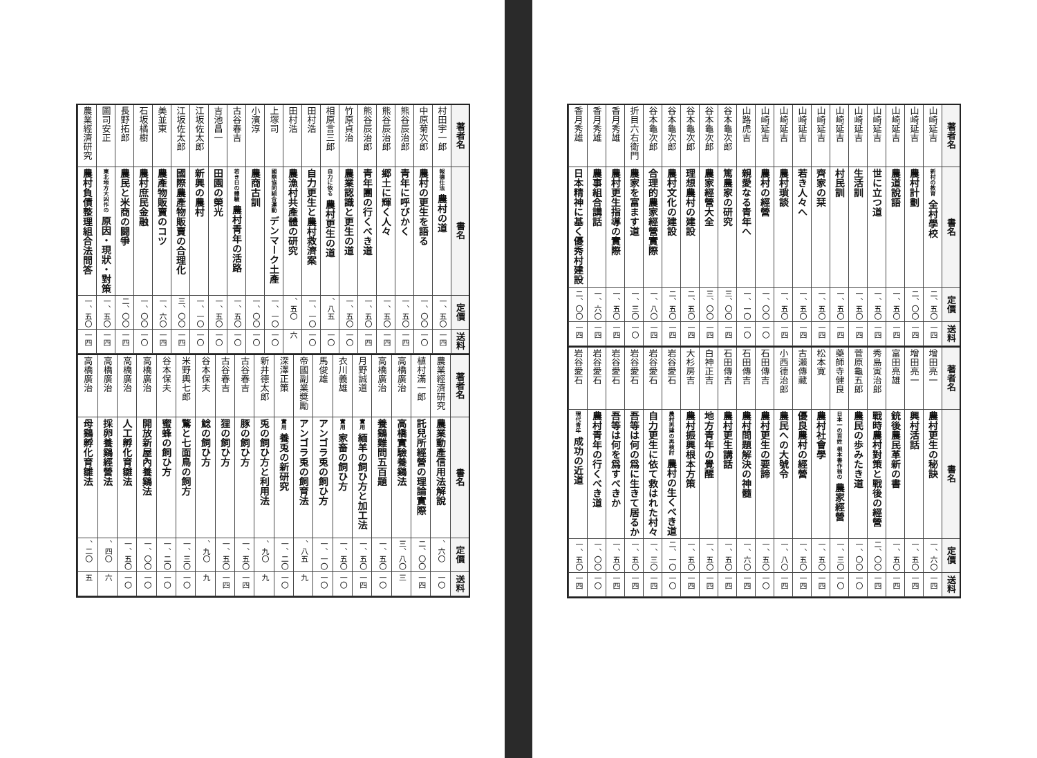| 著者名 | 書名 | 定價 | 送料 |
| --- | --- | --- | --- |
| 山崎延吉 | 新村の教育 全村學校 | 二、五〇 | 一四 |
| 山崎延吉 | 農村計劃 | 二、〇〇 | 一四 |
| 山崎延吉 | 農道說語 | 一、五〇 | 一四 |
| 山崎延吉 | 世に立つ道 | 一、五〇 | 一四 |
| 山崎延吉 | 生活訓 | 一、五〇 | 一四 |
| 山崎延吉 | 村民訓 | 一、五〇 | 一四 |
| 山崎延吉 | 齊家の栞 | 一、五〇 | 一四 |
| 山崎延吉 | 若き人々へ | 一、五〇 | 一四 |
| 山崎延吉 | 農村瑣談 | 一、五〇 | 一四 |
| 山崎延吉 | 農村の經營 | 一、〇〇 | 一〇 |
| 山路虎吉 | 親愛なる青年へ | 一、一〇 | 一〇 |
| 谷本龜次郎 | 篤農家の研究 | 三、〇〇 | 一四 |
| 谷本龜次郎 | 農家經營大全 | 三、〇〇 | 一四 |
| 谷本龜次郎 | 理想農村の建設 | 二、五〇 | 一四 |
| 谷本龜次郎 | 農村文化の建設 | 二、五〇 | 一四 |
| 谷本龜次郎 | 合理的農家經營實際 | 一、八〇 | 一四 |
| 折目六右衛門 | 農家を富ます道 | 一、三〇 | 一〇 |
| 香月秀雄 | 農村更生指導の實際 | 一、五〇 | 一四 |
| 香月秀雄 | 農事組合講話 | 一、六〇 | 一四 |
| 香月秀雄 | 日本精神に基く優秀村建設 | 二、〇〇 | 一四 |
| 著者名 | 書名 | 定價 | 送料 |
| --- | --- | --- | --- |
| 增田亮一 | 農村更生の秘訣 | 一、六〇 | 一四 |
| 增田亮一 | 興村活話 | 一、五〇 | 一四 |
| 富田亮雄 | 銃後農民革新の書 | 一、五〇 | 一四 |
| 秀島寅治郎 | 戰時農村對策と戰後の經營 | 二、〇〇 | 一四 |
| 菅原龜五郎 | 農民の歩みたき道 | 一、〇〇 | 一〇 |
| 藥師寺健良 | 日本一の百姓 根本善作翁の 農家經營 | 一、三〇 | 一〇 |
| 松本寛 | 農村社會學 | 一、五〇 | 一四 |
| 古瀨傳藏 | 優良農村の經營 | 一、五〇 | 一四 |
| 小西德治郎 | 農民への大號令 | 一、八〇 | 一四 |
| 石田傳吉 | 農村更生の要諦 | 一、五〇 | 一〇 |
| 石田傳吉 | 農村問題解決の神髓 | 一、六〇 | 一四 |
| 石田傳吉 | 農村更生講話 | 一、五〇 | 一四 |
| 白神正吉 | 地方青年の覺醒 | 一、五〇 | 一四 |
| 大杉房吉 | 農村振興根本方策 | 一、五〇 | 一四 |
| 岩谷愛石 | 農村再建の再検討 農村の生くべき道 | 二、一〇 | 一〇 |
| 岩谷愛石 | 自力更生に依て救はれた村々 | 一、三〇 | 一四 |
| 岩谷愛石 | 吾等は何の爲に生きて居るか | 一、五〇 | 一四 |
| 岩谷愛石 | 吾等は何を爲すべきか | 一、五〇 | 一四 |
| 岩谷愛石 | 農村青年の行くべき道 | 一、〇〇 | 一〇 |
| 岩谷愛石 | 現代青年 成功の近道 | 一、五〇 | 一四 |
| 著者名 | 書名 | 定價 | 送料 |
| --- | --- | --- | --- |
| 村田宇一郎 | 報德仕法 農村の道 | 一、五〇 | 一四 |
| 中原菊次郎 | 農村の更生を語る | 一、〇〇 | 一〇 |
| 熊谷辰治郎 | 青年に呼びかく | 一、五〇 | 一四 |
| 熊谷辰治郎 | 郷土に輝く人々 | 一、五〇 | 一四 |
| 熊谷辰治郎 | 青年團の行くべき道 | 一、五〇 | 一四 |
| 竹原貞治 | 農業認識と更生の道 | 一、五〇 | 一〇 |
| 相原言三郎 | 自力に依る 農村更生の道 | 、八五 | 一〇 |
| 田村浩 | 自力更生と農村救濟案 | 一、一〇 | 一〇 |
| 田村浩 | 農漁村共產體の研究 | 、五〇 | 六 |
| 上塚司 | 國際協同組合運動 デンマーク土產 | 一、一〇 | 一〇 |
| 小濱淳 | 農商古訓 | 一、〇〇 | 一〇 |
| 古谷春吉 | 若き日の體驗 農村青年の活路 | 一、五〇 | 一〇 |
| 吉池昌一 | 田園の榮光 | 一、五〇 | 一〇 |
| 江坂佐太郎 | 新興の農村 | 一、一〇 | 一〇 |
| 江坂佐太郎 | 國際農產物販賣の合理化 | 三、〇〇 | 一四 |
| 美並東 | 農產物販賣のコツ | 一、六〇 | 一四 |
| 石坂橘樹 | 農村庶民金融 | 一、〇〇 | 一〇 |
| 長野拓郎 | 農民と米商の闘爭 | 二、〇〇 | 一四 |
| 圖司安正 | 東北地方大凶作の 原因・現狀・對策 | 一、五〇 | 一四 |
| 農業經濟研究 | 農村負債整理組合法問答 | 一、五〇 | 一四 |
| 著者名 | 書名 | 定價 | 送料 |
| --- | --- | --- | --- |
| 農業經濟研究 | 農業動產信用法解說 | 、六〇 | 一〇 |
| 植村滿一郎 | 託兒所經營の理論實際 | 二、〇〇 | 一四 |
| 高橋廣治 | 高橋實驗養鷄法 | 三、八〇 | 三 |
| 高橋廣治 | 養鷄難問五百題 | 一、五〇 | 一〇 |
| 月野誠道 | 實用 緬羊の飼ひ方と加工法 | 一、五〇 | 一四 |
| 衣川義雄 | 實用 家畜の飼ひ方 | 一、五〇 | 一〇 |
| 馬俊雄 | アンゴラ兎の飼ひ方 | 一、一〇 | 一〇 |
| 帝國副業奬勵 | アンゴラ兎の飼育法 | 、八五 | 九 |
| 深澤正策 | 實用 養兎の新研究 | 一、二〇 | 一〇 |
| 新井德太郎 | 兎の飼ひ方と利用法 | 、九〇 | 九 |
| 古谷春吉 | 豚の飼ひ方 | 一、五〇 | 一四 |
| 古谷春吉 | 狸の飼ひ方 | 一、五〇 | 一四 |
| 谷本保夫 | 鯰の飼ひ方 | 、九〇 | 九 |
| 米野輿七郎 | 鶩と七面鳥の飼方 | 一、三〇 | 一〇 |
| 谷本保夫 | 蜜蜂の飼ひ方 | 一、二〇 | 一〇 |
| 高橋廣治 | 開放新屋內養鷄法 | 一、〇〇 | 一〇 |
| 高橋廣治 | 人工孵化育雛法 | 一、五〇 | 一〇 |
| 高橋廣治 | 採卵養鷄經營法 | 、四〇 | 六 |
| 高橋廣治 | 母鷄孵化育雛法 | 、二〇 | 五 |